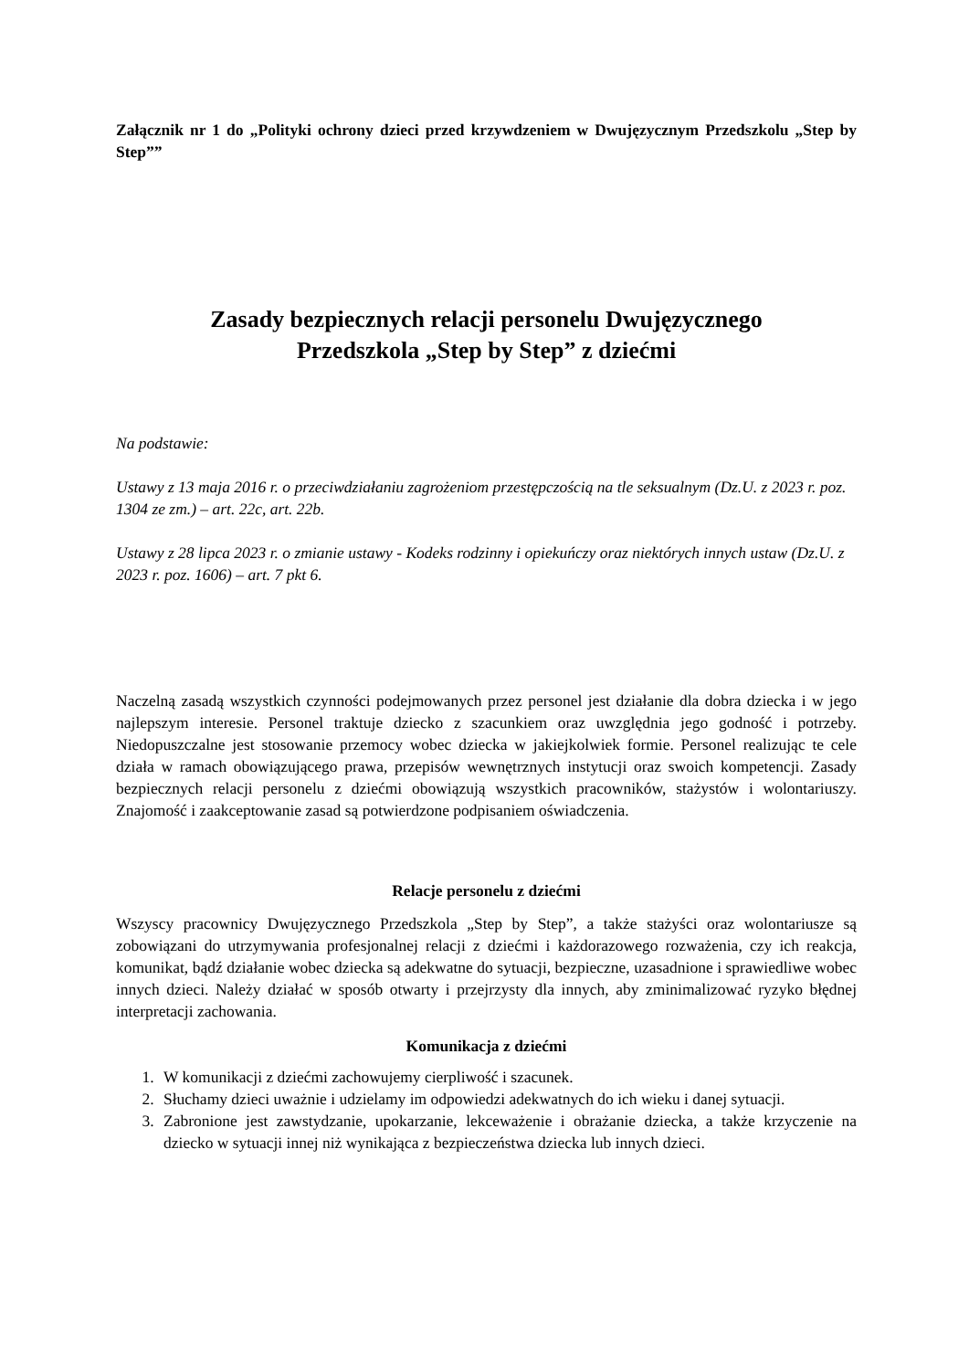Załącznik nr 1 do „Polityki ochrony dzieci przed krzywdzeniem w Dwujęzycznym Przedszkolu „Step by Step””
Zasady bezpiecznych relacji personelu Dwujęzycznego
Przedszkola „Step by Step” z dziećmi
Na podstawie:
Ustawy z 13 maja 2016 r. o przeciwdziałaniu zagrożeniom przestępczością na tle seksualnym (Dz.U. z 2023 r. poz. 1304 ze zm.) – art. 22c, art. 22b.
Ustawy z 28 lipca 2023 r. o zmianie ustawy - Kodeks rodzinny i opiekuńczy oraz niektórych innych ustaw (Dz.U. z 2023 r. poz. 1606) – art. 7 pkt 6.
Naczelną zasadą wszystkich czynności podejmowanych przez personel jest działanie dla dobra dziecka i w jego najlepszym interesie. Personel traktuje dziecko z szacunkiem oraz uwzględnia jego godność i potrzeby. Niedopuszczalne jest stosowanie przemocy wobec dziecka w jakiejkolwiek formie. Personel realizując te cele działa w ramach obowiązującego prawa, przepisów wewnętrznych instytucji oraz swoich kompetencji. Zasady bezpiecznych relacji personelu z dziećmi obowiązują wszystkich pracowników, stażystów i wolontariuszy. Znajomość i zaakceptowanie zasad są potwierdzone podpisaniem oświadczenia.
Relacje personelu z dziećmi
Wszyscy pracownicy Dwujęzycznego Przedszkola „Step by Step”, a także stażyści oraz wolontariusze są zobowiązani do utrzymywania profesjonalnej relacji z dziećmi i każdorazowego rozważenia, czy ich reakcja, komunikat, bądź działanie wobec dziecka są adekwatne do sytuacji, bezpieczne, uzasadnione i sprawiedliwe wobec innych dzieci. Należy działać w sposób otwarty i przejrzysty dla innych, aby zminimalizować ryzyko błędnej interpretacji zachowania.
Komunikacja z dziećmi
1. W komunikacji z dziećmi zachowujemy cierpliwość i szacunek.
2. Słuchamy dzieci uważnie i udzielamy im odpowiedzi adekwatnych do ich wieku i danej sytuacji.
3. Zabronione jest zawstydzanie, upokarzanie, lekceważenie i obrażanie dziecka, a także krzyczenie na dziecko w sytuacji innej niż wynikająca z bezpieczeństwa dziecka lub innych dzieci.